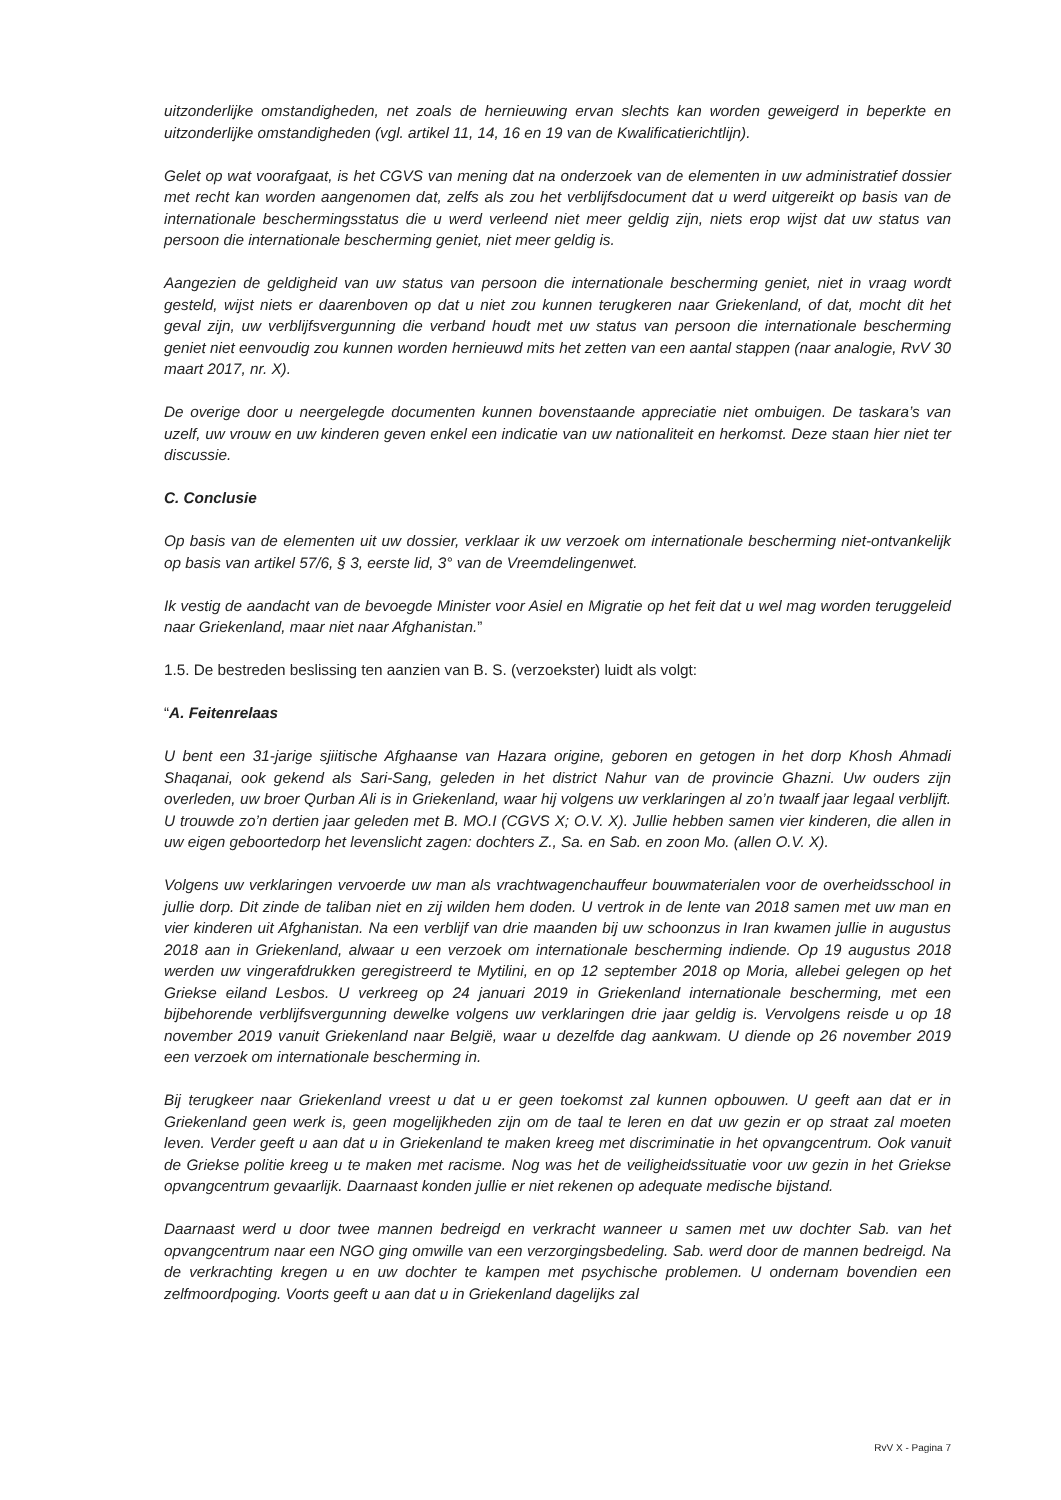uitzonderlijke omstandigheden, net zoals de hernieuwing ervan slechts kan worden geweigerd in beperkte en uitzonderlijke omstandigheden (vgl. artikel 11, 14, 16 en 19 van de Kwalificatierichtlijn).
Gelet op wat voorafgaat, is het CGVS van mening dat na onderzoek van de elementen in uw administratief dossier met recht kan worden aangenomen dat, zelfs als zou het verblijfsdocument dat u werd uitgereikt op basis van de internationale beschermingsstatus die u werd verleend niet meer geldig zijn, niets erop wijst dat uw status van persoon die internationale bescherming geniet, niet meer geldig is.
Aangezien de geldigheid van uw status van persoon die internationale bescherming geniet, niet in vraag wordt gesteld, wijst niets er daarenboven op dat u niet zou kunnen terugkeren naar Griekenland, of dat, mocht dit het geval zijn, uw verblijfsvergunning die verband houdt met uw status van persoon die internationale bescherming geniet niet eenvoudig zou kunnen worden hernieuwd mits het zetten van een aantal stappen (naar analogie, RvV 30 maart 2017, nr. X).
De overige door u neergelegde documenten kunnen bovenstaande appreciatie niet ombuigen. De taskara’s van uzelf, uw vrouw en uw kinderen geven enkel een indicatie van uw nationaliteit en herkomst. Deze staan hier niet ter discussie.
C. Conclusie
Op basis van de elementen uit uw dossier, verklaar ik uw verzoek om internationale bescherming niet-ontvankelijk op basis van artikel 57/6, § 3, eerste lid, 3° van de Vreemdelingenwet.
Ik vestig de aandacht van de bevoegde Minister voor Asiel en Migratie op het feit dat u wel mag worden teruggeleid naar Griekenland, maar niet naar Afghanistan.”
1.5. De bestreden beslissing ten aanzien van B. S. (verzoekster) luidt als volgt:
“A. Feitenrelaas
U bent een 31-jarige sjiitische Afghaanse van Hazara origine, geboren en getogen in het dorp Khosh Ahmadi Shaqanai, ook gekend als Sari-Sang, geleden in het district Nahur van de provincie Ghazni. Uw ouders zijn overleden, uw broer Qurban Ali is in Griekenland, waar hij volgens uw verklaringen al zo’n twaalf jaar legaal verblijft. U trouwde zo’n dertien jaar geleden met B. MO.I (CGVS X; O.V. X). Jullie hebben samen vier kinderen, die allen in uw eigen geboortedorp het levenslicht zagen: dochters Z., Sa. en Sab. en zoon Mo. (allen O.V. X).
Volgens uw verklaringen vervoerde uw man als vrachtwagenchauffeur bouwmaterialen voor de overheidsschool in jullie dorp. Dit zinde de taliban niet en zij wilden hem doden. U vertrok in de lente van 2018 samen met uw man en vier kinderen uit Afghanistan. Na een verblijf van drie maanden bij uw schoonzus in Iran kwamen jullie in augustus 2018 aan in Griekenland, alwaar u een verzoek om internationale bescherming indiende. Op 19 augustus 2018 werden uw vingerafdrukken geregistreerd te Mytilini, en op 12 september 2018 op Moria, allebei gelegen op het Griekse eiland Lesbos. U verkreeg op 24 januari 2019 in Griekenland internationale bescherming, met een bijbehorende verblijfsvergunning dewelke volgens uw verklaringen drie jaar geldig is. Vervolgens reisde u op 18 november 2019 vanuit Griekenland naar België, waar u dezelfde dag aankwam. U diende op 26 november 2019 een verzoek om internationale bescherming in.
Bij terugkeer naar Griekenland vreest u dat u er geen toekomst zal kunnen opbouwen. U geeft aan dat er in Griekenland geen werk is, geen mogelijkheden zijn om de taal te leren en dat uw gezin er op straat zal moeten leven. Verder geeft u aan dat u in Griekenland te maken kreeg met discriminatie in het opvangcentrum. Ook vanuit de Griekse politie kreeg u te maken met racisme. Nog was het de veiligheidssituatie voor uw gezin in het Griekse opvangcentrum gevaarlijk. Daarnaast konden jullie er niet rekenen op adequate medische bijstand.
Daarnaast werd u door twee mannen bedreigd en verkracht wanneer u samen met uw dochter Sab. van het opvangcentrum naar een NGO ging omwille van een verzorgingsbedeling. Sab. werd door de mannen bedreigd. Na de verkrachting kregen u en uw dochter te kampen met psychische problemen. U ondernam bovendien een zelfmoordpoging. Voorts geeft u aan dat u in Griekenland dagelijks zal
RvV X - Pagina 7